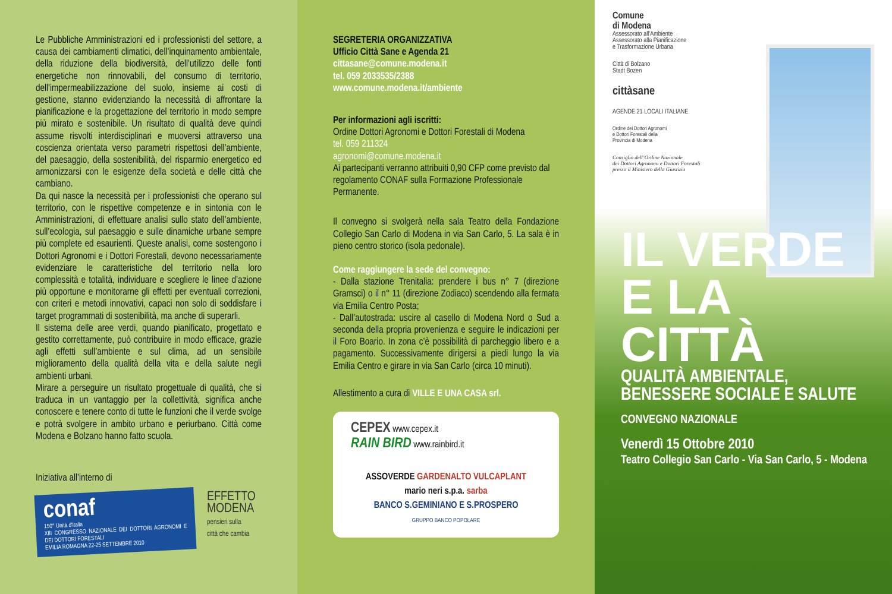Le Pubbliche Amministrazioni ed i professionisti del settore, a causa dei cambiamenti climatici, dell’inquinamento ambientale, della riduzione della biodiversità, dell’utilizzo delle fonti energetiche non rinnovabili, del consumo di territorio, dell’impermeabilizzazione del suolo, insieme ai costi di gestione, stanno evidenziando la necessità di affrontare la pianificazione e la progettazione del territorio in modo sempre più mirato e sostenibile. Un risultato di qualità deve quindi assume risvolti interdisciplinari e muoversi attraverso una coscienza orientata verso parametri rispettosi dell’ambiente, del paesaggio, della sostenibilità, del risparmio energetico ed armonizzarsi con le esigenze della società e delle città che cambiano.
Da qui nasce la necessità per i professionisti che operano sul territorio, con le rispettive competenze e in sintonia con le Amministrazioni, di effettuare analisi sullo stato dell’ambiente, sull’ecologia, sul paesaggio e sulle dinamiche urbane sempre più complete ed esaurienti. Queste analisi, come sostengono i Dottori Agronomi e i Dottori Forestali, devono necessariamente evidenziare le caratteristiche del territorio nella loro complessità e totalità, individuare e scegliere le linee d’azione più opportune e monitorarne gli effetti per eventuali correzioni, con criteri e metodi innovativi, capaci non solo di soddisfare i target programmati di sostenibilità, ma anche di superarli.
Il sistema delle aree verdi, quando pianificato, progettato e gestito correttamente, può contribuire in modo efficace, grazie agli effetti sull’ambiente e sul clima, ad un sensibile miglioramento della qualità della vita e della salute negli ambienti urbani.
Mirare a perseguire un risultato progettuale di qualità, che si traduca in un vantaggio per la collettività, significa anche conoscere e tenere conto di tutte le funzioni che il verde svolge e potrà svolgere in ambito urbano e periurbano. Città come Modena e Bolzano hanno fatto scuola.
Iniziativa all’interno di
conaf
150° Unità d'Italia
XIII CONGRESSO NAZIONALE DEI DOTTORI AGRONOMI E DEI DOTTORI FORESTALI
EMILIA ROMAGNA 22-25 SETTEMBRE 2010
EFFETTO
MODENA
pensieri sulla
città che cambia
SEGRETERIA ORGANIZZATIVA
Ufficio Città Sane e Agenda 21
cittasane@comune.modena.it
tel. 059 2033535/2388
www.comune.modena.it/ambiente
Per informazioni agli iscritti:
Ordine Dottori Agronomi e Dottori Forestali di Modena
tel. 059 211324
agronomi@comune.modena.it
Ai partecipanti verranno attribuiti 0,90 CFP come previsto dal regolamento CONAF sulla Formazione Professionale Permanente.
Il convegno si svolgerà nella sala Teatro della Fondazione Collegio San Carlo di Modena in via San Carlo, 5. La sala è in pieno centro storico (isola pedonale).
Come raggiungere la sede del convegno:
- Dalla stazione Trenitalia: prendere i bus n° 7 (direzione Gramsci) o il n° 11 (direzione Zodiaco) scendendo alla fermata via Emilia Centro Posta;
- Dall’autostrada: uscire al casello di Modena Nord o Sud a seconda della propria provenienza e seguire le indicazioni per il Foro Boario. In zona c’è possibilità di parcheggio libero e a pagamento. Successivamente dirigersi a piedi lungo la via Emilia Centro e girare in via San Carlo (circa 10 minuti).
Allestimento a cura di VILLE E UNA CASA srl.
CEPEX www.cepex.it
RAIN BIRD www.rainbird.it
ASSOVERDE GARDENALTO VULCAPLANT
mario neri s.p.a. sarba
BANCO S.GEMINIANO E S.PROSPERO
GRUPPO BANCO POPOLARE
Comune
di Modena
Assessorato all’Ambiente
Assessorato alla Pianificazione
e Trasformazione Urbana
Città di Bolzano
Stadt Bozen
cittàsane
AGENDE 21 LOCALI ITALIANE
Ordine dei Dottori Agronomi
e Dottori Forestali della
Provincia di Modena
Consiglio dell’Ordine Nazionale
dei Dottori Agronomi e Dottori Forestali
presso il Ministero della Giustizia
IL VERDE
E LA CITTÀ
QUALITÀ AMBIENTALE,
BENESSERE SOCIALE E SALUTE
CONVEGNO NAZIONALE
Venerdì 15 Ottobre 2010
Teatro Collegio San Carlo - Via San Carlo, 5 - Modena